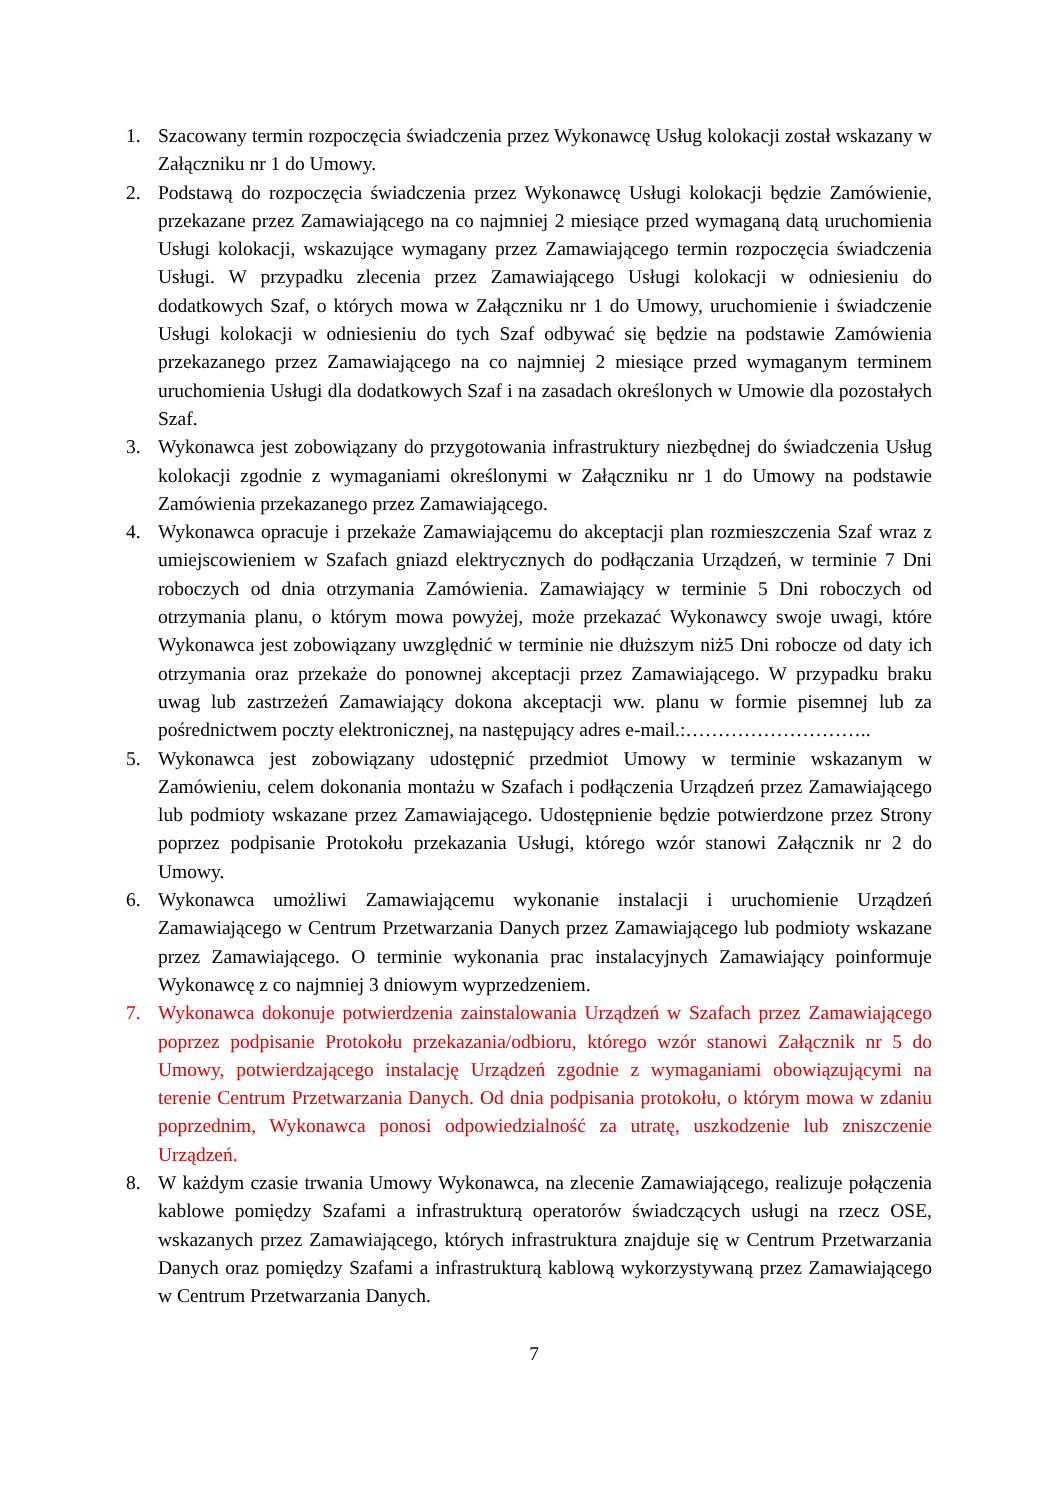1. Szacowany termin rozpoczęcia świadczenia przez Wykonawcę Usług kolokacji został wskazany w Załączniku nr 1 do Umowy.
2. Podstawą do rozpoczęcia świadczenia przez Wykonawcę Usługi kolokacji będzie Zamówienie, przekazane przez Zamawiającego na co najmniej 2 miesiące przed wymaganą datą uruchomienia Usługi kolokacji, wskazujące wymagany przez Zamawiającego termin rozpoczęcia świadczenia Usługi. W przypadku zlecenia przez Zamawiającego Usługi kolokacji w odniesieniu do dodatkowych Szaf, o których mowa w Załączniku nr 1 do Umowy, uruchomienie i świadczenie Usługi kolokacji w odniesieniu do tych Szaf odbywać się będzie na podstawie Zamówienia przekazanego przez Zamawiającego na co najmniej 2 miesiące przed wymaganym terminem uruchomienia Usługi dla dodatkowych Szaf i na zasadach określonych w Umowie dla pozostałych Szaf.
3. Wykonawca jest zobowiązany do przygotowania infrastruktury niezbędnej do świadczenia Usług kolokacji zgodnie z wymaganiami określonymi w Załączniku nr 1 do Umowy na podstawie Zamówienia przekazanego przez Zamawiającego.
4. Wykonawca opracuje i przekaże Zamawiającemu do akceptacji plan rozmieszczenia Szaf wraz z umiejscowieniem w Szafach gniazd elektrycznych do podłączania Urządzeń, w terminie 7 Dni roboczych od dnia otrzymania Zamówienia. Zamawiający w terminie 5 Dni roboczych od otrzymania planu, o którym mowa powyżej, może przekazać Wykonawcy swoje uwagi, które Wykonawca jest zobowiązany uwzględnić w terminie nie dłuższym niż5 Dni robocze od daty ich otrzymania oraz przekaże do ponownej akceptacji przez Zamawiającego. W przypadku braku uwag lub zastrzeżeń Zamawiający dokona akceptacji ww. planu w formie pisemnej lub za pośrednictwem poczty elektronicznej, na następujący adres e-mail.:………………………..
5. Wykonawca jest zobowiązany udostępnić przedmiot Umowy w terminie wskazanym w Zamówieniu, celem dokonania montażu w Szafach i podłączenia Urządzeń przez Zamawiającego lub podmioty wskazane przez Zamawiającego. Udostępnienie będzie potwierdzone przez Strony poprzez podpisanie Protokołu przekazania Usługi, którego wzór stanowi Załącznik nr 2 do Umowy.
6. Wykonawca umożliwi Zamawiającemu wykonanie instalacji i uruchomienie Urządzeń Zamawiającego w Centrum Przetwarzania Danych przez Zamawiającego lub podmioty wskazane przez Zamawiającego. O terminie wykonania prac instalacyjnych Zamawiający poinformuje Wykonawcę z co najmniej 3 dniowym wyprzedzeniem.
7. Wykonawca dokonuje potwierdzenia zainstalowania Urządzeń w Szafach przez Zamawiającego poprzez podpisanie Protokołu przekazania/odbioru, którego wzór stanowi Załącznik nr 5 do Umowy, potwierdzającego instalację Urządzeń zgodnie z wymaganiami obowiązującymi na terenie Centrum Przetwarzania Danych. Od dnia podpisania protokołu, o którym mowa w zdaniu poprzednim, Wykonawca ponosi odpowiedzialność za utratę, uszkodzenie lub zniszczenie Urządzeń.
8. W każdym czasie trwania Umowy Wykonawca, na zlecenie Zamawiającego, realizuje połączenia kablowe pomiędzy Szafami a infrastrukturą operatorów świadczących usługi na rzecz OSE, wskazanych przez Zamawiającego, których infrastruktura znajduje się w Centrum Przetwarzania Danych oraz pomiędzy Szafami a infrastrukturą kablową wykorzystywaną przez Zamawiającego w Centrum Przetwarzania Danych.
7